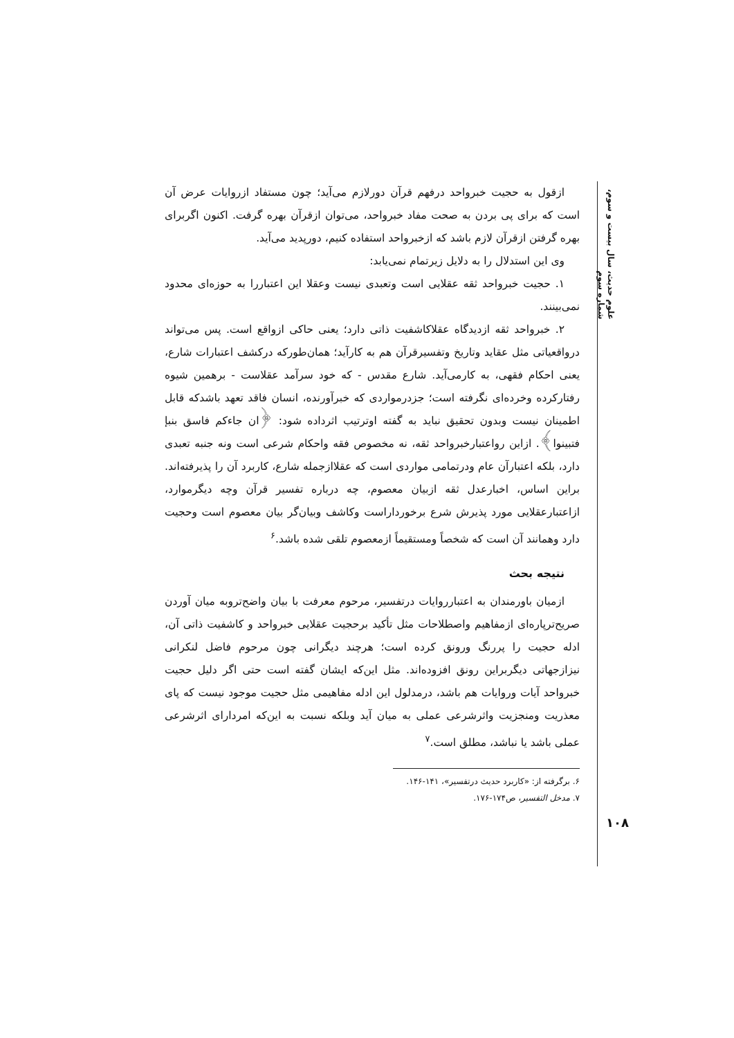علوم حدیث، سال بیست و سوم، شماره سوم
ازقول به حجیت خبرواحد درفهم قرآن دورلازم می‌آید؛ چون مستفاد ازروایات عرض آن است که برای پی بردن به صحت مفاد خبرواحد، می‌توان ازقرآن بهره گرفت. اکنون اگربرای بهره گرفتن ازقرآن لازم باشد که ازخبرواحد استفاده کنیم، دورپدید می‌آید.
وی این استدلال را به دلایل زیرتمام نمی‌یابد:
۱. حجیت خبرواحد ثقه عقلایی است وتعبدی نیست وعقلا این اعتباررا به حوزه‌ای محدود نمی‌بینند.
۲. خبرواحد ثقه ازدیدگاه عقلاکاشفیت ذاتی دارد؛ یعنی حاکی ازواقع است. پس می‌تواند درواقعیاتی مثل عقاید وتاریخ وتفسیرقرآن هم به کارآید؛ همان‌طورکه درکشف اعتبارات شارع، یعنی احکام فقهی، به کارمی‌آید. شارع مقدس - که خود سرآمد عقلاست - برهمین شیوه رفتارکرده وخرده‌ای نگرفته است؛ جزدرمواردی که خبرآورنده، انسان فاقد تعهد باشدکه قابل اطمینان نیست وبدون تحقیق نباید به گفته اوترتیب اثرداده شود: ﴿ان جاءکم فاسق بنبإ فتبینوا﴾. ازاین رواعتبارخبرواحد ثقه، نه مخصوص فقه واحکام شرعی است ونه جنبه تعبدی دارد، بلکه اعتبارآن عام ودرتمامی مواردی است که عقلاازجمله شارع، کاربرد آن را پذیرفته‌اند. براین اساس، اخبارعدل ثقه ازبیان معصوم، چه درباره تفسیر قرآن وچه دیگرموارد، ازاعتبارعقلایی مورد پذیرش شرع برخورداراست وکاشف وبیان‌گر بیان معصوم است وحجیت دارد وهمانند آن است که شخصاً ومستقیماً ازمعصوم تلقی شده باشد.<sup>۶</sup>
نتیجه بحث
ازمیان باورمندان به اعتبارروایات درتفسیر، مرحوم معرفت با بیان واضح‌تروبه میان آوردن صریح‌ترپاره‌ای ازمفاهیم واصطلاحات مثل تأکید برحجیت عقلایی خبرواحد و کاشفیت ذاتی آن، ادله حجیت را پررنگ ورونق کرده است؛ هرچند دیگرانی چون مرحوم فاضل لنکرانی نیزازجهاتی دیگربراین رونق افزوده‌اند. مثل این‌که ایشان گفته است حتی اگر دلیل حجیت خبرواحد آیات وروایات هم باشد، درمدلول این ادله مفاهیمی مثل حجیت موجود نیست که پای معذریت ومنجزیت واثرشرعی عملی به میان آید وبلکه نسبت به این‌که امردارای اثرشرعی عملی باشد یا نباشد، مطلق است.<sup>۷</sup>
۶. برگرفته از: «کاربرد حدیث درتفسیر»، ۱۴۱-۱۴۶.
۷. مدخل التفسیر، ص۱۷۴-۱۷۶.
۱۰۸